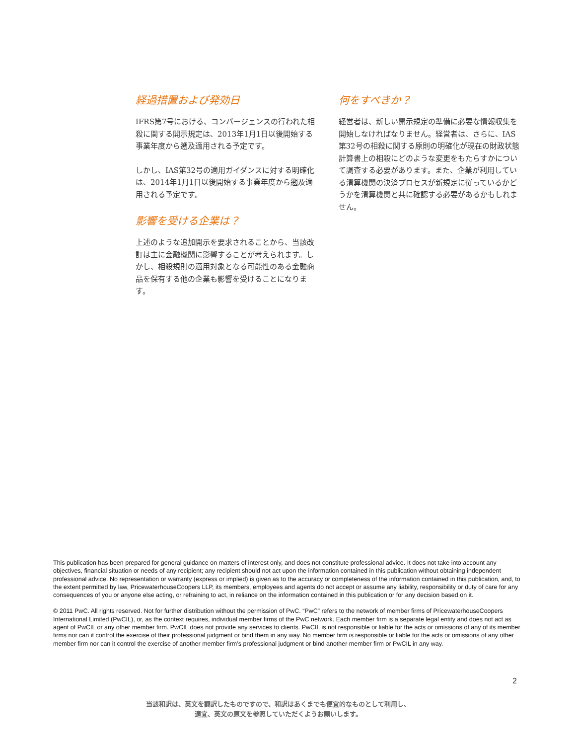経過措置および発効日
IFRS第7号における、コンバージェンスの行われた相殺に関する開示規定は、2013年1月1日以後開始する事業年度から遡及適用される予定です。
しかし、IAS第32号の適用ガイダンスに対する明確化は、2014年1月1日以後開始する事業年度から遡及適用される予定です。
影響を受ける企業は？
上述のような追加開示を要求されることから、当該改訂は主に金融機関に影響することが考えられます。しかし、相殺規則の適用対象となる可能性のある金融商品を保有する他の企業も影響を受けることになります。
何をすべきか？
経営者は、新しい開示規定の準備に必要な情報収集を開始しなければなりません。経営者は、さらに、IAS第32号の相殺に関する原則の明確化が現在の財政状態計算書上の相殺にどのような変更をもたらすかについて調査する必要があります。また、企業が利用している清算機関の決済プロセスが新規定に従っているかどうかを清算機関と共に確認する必要があるかもしれません。
This publication has been prepared for general guidance on matters of interest only, and does not constitute professional advice. It does not take into account any objectives, financial situation or needs of any recipient; any recipient should not act upon the information contained in this publication without obtaining independent professional advice. No representation or warranty (express or implied) is given as to the accuracy or completeness of the information contained in this publication, and, to the extent permitted by law, PricewaterhouseCoopers LLP, its members, employees and agents do not accept or assume any liability, responsibility or duty of care for any consequences of you or anyone else acting, or refraining to act, in reliance on the information contained in this publication or for any decision based on it.
© 2011 PwC. All rights reserved. Not for further distribution without the permission of PwC. “PwC” refers to the network of member firms of PricewaterhouseCoopers International Limited (PwCIL), or, as the context requires, individual member firms of the PwC network. Each member firm is a separate legal entity and does not act as agent of PwCIL or any other member firm. PwCIL does not provide any services to clients. PwCIL is not responsible or liable for the acts or omissions of any of its member firms nor can it control the exercise of their professional judgment or bind them in any way. No member firm is responsible or liable for the acts or omissions of any other member firm nor can it control the exercise of another member firm’s professional judgment or bind another member firm or PwCIL in any way.
2
当該和訳は、英文を翻訳したものですので、和訳はあくまでも便宜的なものとして利用し、
適宜、英文の原文を参照していただくようお願いします。